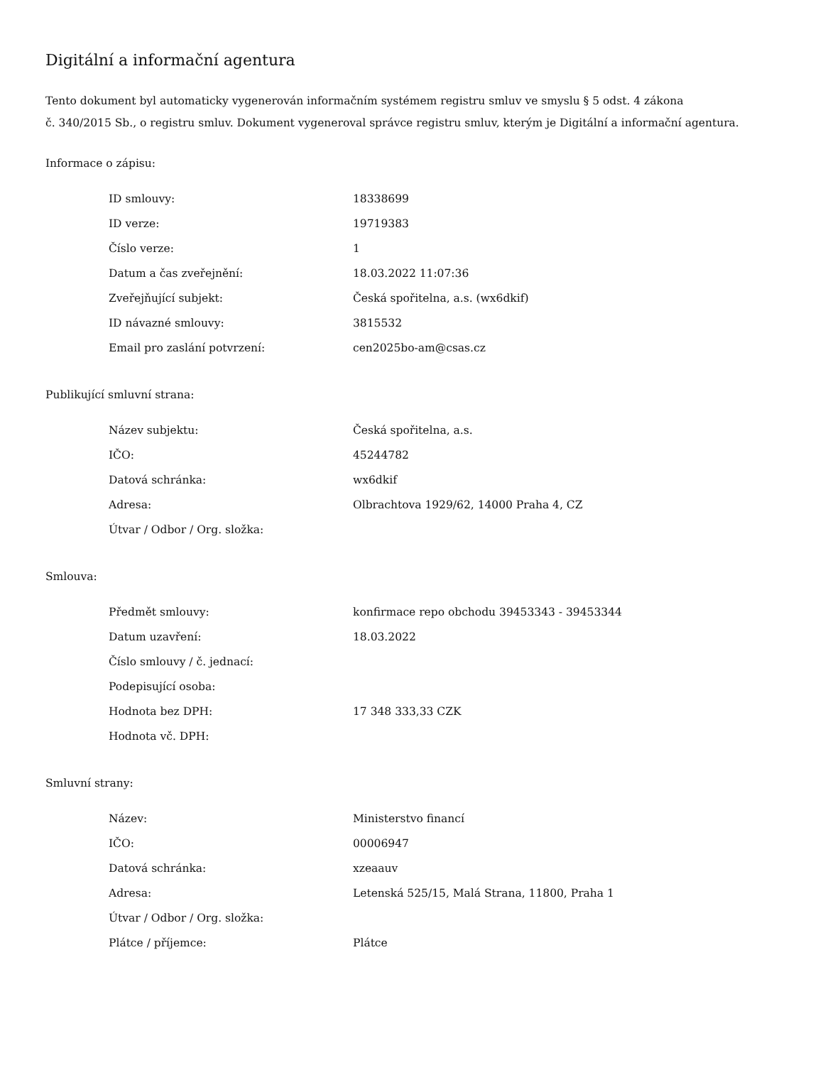Digitální a informační agentura
Tento dokument byl automaticky vygenerován informačním systémem registru smluv ve smyslu § 5 odst. 4 zákona
č. 340/2015 Sb., o registru smluv. Dokument vygeneroval správce registru smluv, kterým je Digitální a informační agentura.
Informace o zápisu:
| ID smlouvy: | 18338699 |
| ID verze: | 19719383 |
| Číslo verze: | 1 |
| Datum a čas zveřejnění: | 18.03.2022 11:07:36 |
| Zveřejňující subjekt: | Česká spořitelna, a.s. (wx6dkif) |
| ID návazné smlouvy: | 3815532 |
| Email pro zaslání potvrzení: | cen2025bo-am@csas.cz |
Publikující smluvní strana:
| Název subjektu: | Česká spořitelna, a.s. |
| IČO: | 45244782 |
| Datová schránka: | wx6dkif |
| Adresa: | Olbrachtova 1929/62, 14000 Praha 4, CZ |
| Útvar / Odbor / Org. složka: | |
Smlouva:
| Předmět smlouvy: | konfirmace repo obchodu 39453343 - 39453344 |
| Datum uzavření: | 18.03.2022 |
| Číslo smlouvy / č. jednací: | |
| Podepisující osoba: | |
| Hodnota bez DPH: | 17 348 333,33 CZK |
| Hodnota vč. DPH: | |
Smluvní strany:
| Název: | Ministerstvo financí |
| IČO: | 00006947 |
| Datová schránka: | xzeaauv |
| Adresa: | Letenská 525/15, Malá Strana, 11800, Praha 1 |
| Útvar / Odbor / Org. složka: | |
| Plátce / příjemce: | Plátce |